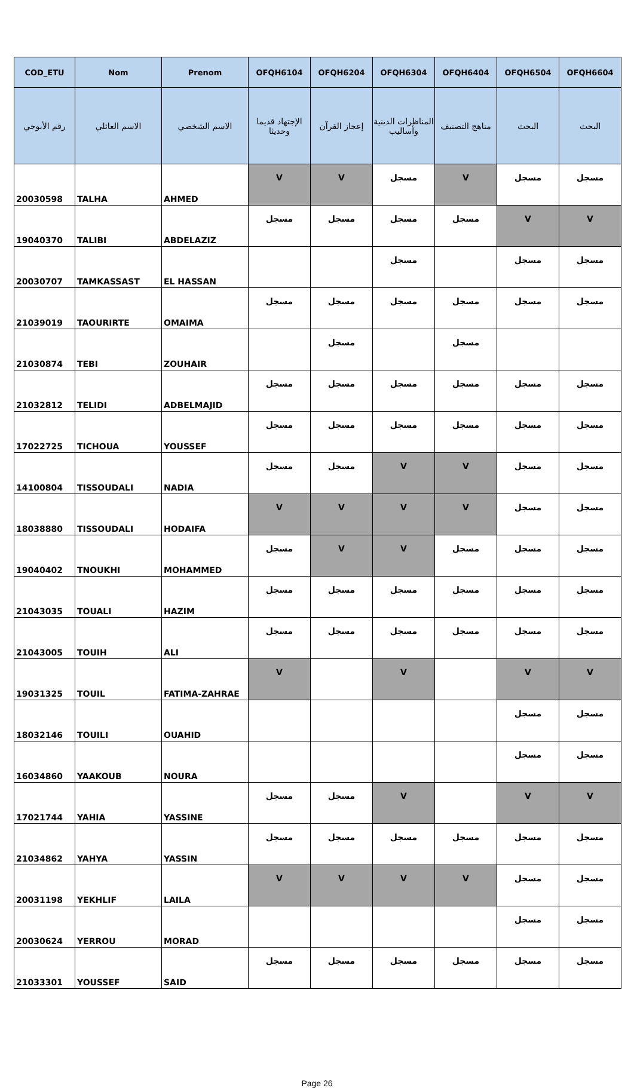| COD_ETU | Nom | Prenom | OFQH6104 | OFQH6204 | OFQH6304 | OFQH6404 | OFQH6504 | OFQH6604 |
| --- | --- | --- | --- | --- | --- | --- | --- | --- |
| رقم الأبوجي | الاسم العائلي | الاسم الشخصي | الإجتهاد قديما وحديثا | إعجاز القرآن | المناظرات الدينية وأساليب | مناهج التصنيف | البحث | البحث |
| 20030598 | TALHA | AHMED | V | V | مسجل | V | مسجل | مسجل |
| 19040370 | TALIBI | ABDELAZIZ | مسجل | مسجل | مسجل | مسجل | V | V |
| 20030707 | TAMKASSAST | EL HASSAN | | | مسجل | | مسجل | مسجل |
| 21039019 | TAOURIRTE | OMAIMA | مسجل | مسجل | مسجل | مسجل | مسجل | مسجل |
| 21030874 | TEBI | ZOUHAIR | | مسجل | | مسجل | | |
| 21032812 | TELIDI | ADBELMAJID | مسجل | مسجل | مسجل | مسجل | مسجل | مسجل |
| 17022725 | TICHOUA | YOUSSEF | مسجل | مسجل | مسجل | مسجل | مسجل | مسجل |
| 14100804 | TISSOUDALI | NADIA | مسجل | مسجل | V | V | مسجل | مسجل |
| 18038880 | TISSOUDALI | HODAIFA | V | V | V | V | مسجل | مسجل |
| 19040402 | TNOUKHI | MOHAMMED | مسجل | V | V | مسجل | مسجل | مسجل |
| 21043035 | TOUALI | HAZIM | مسجل | مسجل | مسجل | مسجل | مسجل | مسجل |
| 21043005 | TOUIH | ALI | مسجل | مسجل | مسجل | مسجل | مسجل | مسجل |
| 19031325 | TOUIL | FATIMA-ZAHRAE | V | | V | | V | V |
| 18032146 | TOUILI | OUAHID | | | | | مسجل | مسجل |
| 16034860 | YAAKOUB | NOURA | | | | | مسجل | مسجل |
| 17021744 | YAHIA | YASSINE | مسجل | مسجل | V | | V | V |
| 21034862 | YAHYA | YASSIN | مسجل | مسجل | مسجل | مسجل | مسجل | مسجل |
| 20031198 | YEKHLIF | LAILA | V | V | V | V | مسجل | مسجل |
| 20030624 | YERROU | MORAD | | | | | مسجل | مسجل |
| 21033301 | YOUSSEF | SAID | مسجل | مسجل | مسجل | مسجل | مسجل | مسجل |
Page 26